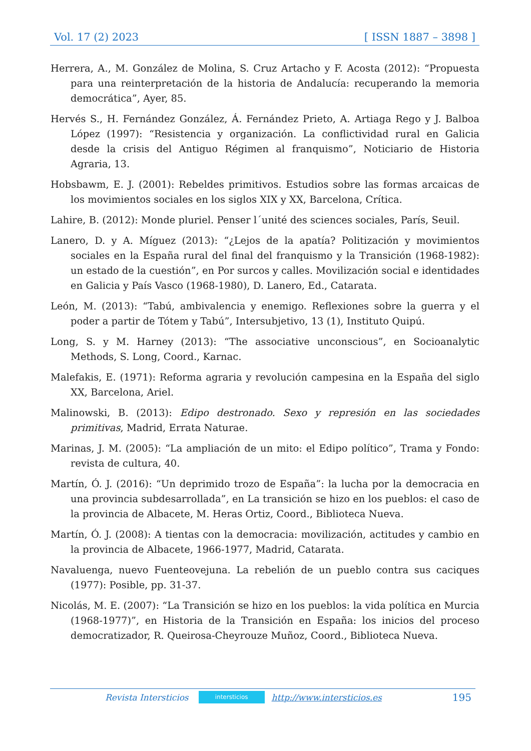Vol. 17 (2) 2023 [ ISSN 1887 – 3898 ]
Herrera, A., M. González de Molina, S. Cruz Artacho y F. Acosta (2012): “Propuesta para una reinterpretación de la historia de Andalucía: recuperando la memoria democrática”, Ayer, 85.
Hervés S., H. Fernández González, Á. Fernández Prieto, A. Artiaga Rego y J. Balboa López (1997): “Resistencia y organización. La conflictividad rural en Galicia desde la crisis del Antiguo Régimen al franquismo”, Noticiario de Historia Agraria, 13.
Hobsbawm, E. J. (2001): Rebeldes primitivos. Estudios sobre las formas arcaicas de los movimientos sociales en los siglos XIX y XX, Barcelona, Crítica.
Lahire, B. (2012): Monde pluriel. Penser l´unité des sciences sociales, París, Seuil.
Lanero, D. y A. Míguez (2013): “¿Lejos de la apatía? Politización y movimientos sociales en la España rural del final del franquismo y la Transición (1968-1982): un estado de la cuestión”, en Por surcos y calles. Movilización social e identidades en Galicia y País Vasco (1968-1980), D. Lanero, Ed., Catarata.
León, M. (2013): “Tabú, ambivalencia y enemigo. Reflexiones sobre la guerra y el poder a partir de Tótem y Tabú”, Intersubjetivo, 13 (1), Instituto Quipú.
Long, S. y M. Harney (2013): “The associative unconscious”, en Socioanalytic Methods, S. Long, Coord., Karnac.
Malefakis, E. (1971): Reforma agraria y revolución campesina en la España del siglo XX, Barcelona, Ariel.
Malinowski, B. (2013): Edipo destronado. Sexo y represión en las sociedades primitivas, Madrid, Errata Naturae.
Marinas, J. M. (2005): “La ampliación de un mito: el Edipo político”, Trama y Fondo: revista de cultura, 40.
Martín, Ó. J. (2016): “Un deprimido trozo de España”: la lucha por la democracia en una provincia subdesarrollada”, en La transición se hizo en los pueblos: el caso de la provincia de Albacete, M. Heras Ortiz, Coord., Biblioteca Nueva.
Martín, Ó. J. (2008): A tientas con la democracia: movilización, actitudes y cambio en la provincia de Albacete, 1966-1977, Madrid, Catarata.
Navaluenga, nuevo Fuenteovejuna. La rebelión de un pueblo contra sus caciques (1977): Posible, pp. 31-37.
Nicolás, M. E. (2007): “La Transición se hizo en los pueblos: la vida política en Murcia (1968-1977)”, en Historia de la Transición en España: los inicios del proceso democratizador, R. Queirosa-Cheyrouze Muñoz, Coord., Biblioteca Nueva.
Revista Intersticios intersticios http://www.intersticios.es 195